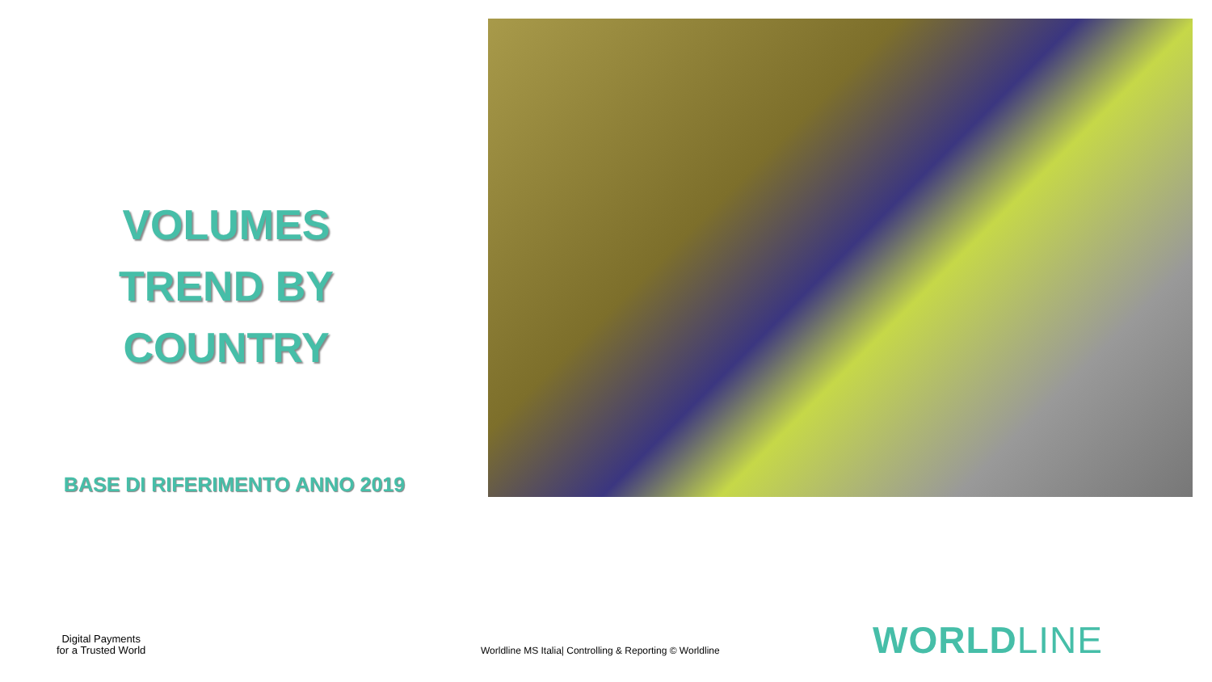VOLUMES
TREND BY
COUNTRY
BASE DI RIFERIMENTO ANNO 2019
Digital Payments
for a Trusted World
Worldline MS Italia| Controlling & Reporting © Worldline
WORLDLINE